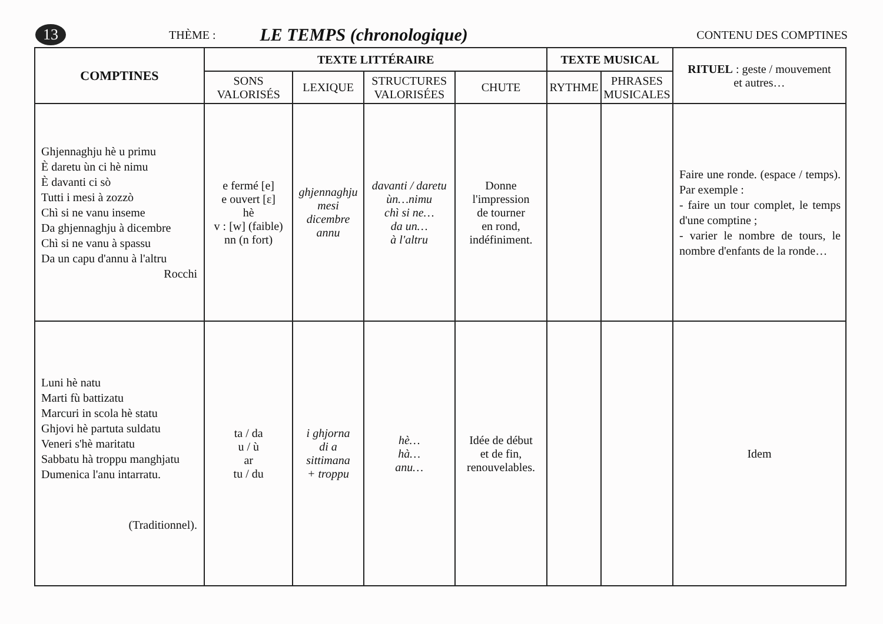13
THÈME :
LE TEMPS (chronologique)
CONTENU DES COMPTINES
| COMPTINES | TEXTE LITTÉRAIRE | | | | TEXTE MUSICAL | | RITUEL : geste / mouvement et autres… |
| --- | --- | --- | --- | --- | --- | --- | --- |
| | SONS VALORISÉS | LEXIQUE | STRUCTURES VALORISÉES | CHUTE | RYTHME | PHRASES MUSICALES | |
| Ghjennaghju hè u primu È daretu ùn ci hè nimu È davanti ci sò Tutti i mesi à zozzò Chì si ne vanu inseme Da ghjennaghju à dicembre Chì si ne vanu à spassu Da un capu d'annu à l'altru Rocchi | e fermé [e] e ouvert [ɛ] hè v : [w] (faible) nn (n fort) | ghjennaghju mesi dicembre annu | davanti / daretu ùn…nimu chì si ne… da un… à l'altru | Donne l'impression de tourner en rond, indéfiniment. | | | Faire une ronde. (espace / temps). Par exemple : - faire un tour complet, le temps d'une comptine ; - varier le nombre de tours, le nombre d'enfants de la ronde… |
| Luni hè natu Marti fù battizatu Marcuri in scola hè statu Ghjovi hè partuta suldatu Veneri s'hè maritatu Sabbatu hà troppu manghjatu Dumenica l'anu intarratu. (Traditionnel). | ta / da u / ù ar tu / du | i ghjorna di a sittimana + troppu | hè… hà… anu… | Idée de début et de fin, renouvelables. | | | Idem |